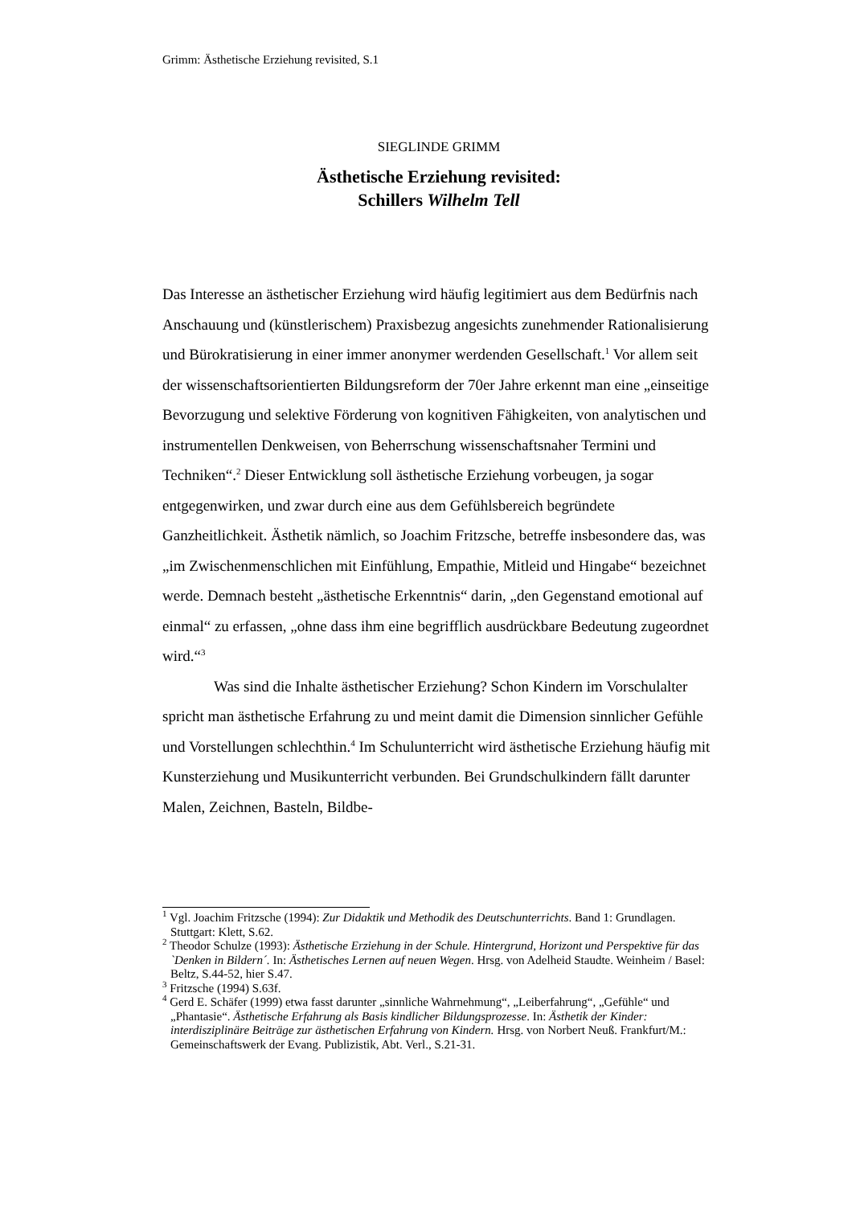Grimm: Ästhetische Erziehung revisited, S.1
SIEGLINDE GRIMM
Ästhetische Erziehung revisited:
Schillers Wilhelm Tell
Das Interesse an ästhetischer Erziehung wird häufig legitimiert aus dem Bedürfnis nach Anschauung und (künstlerischem) Praxisbezug angesichts zunehmender Rationalisierung und Bürokratisierung in einer immer anonymer werdenden Gesellschaft.<sup>1</sup> Vor allem seit der wissenschaftsorientierten Bildungsreform der 70er Jahre erkennt man eine „einseitige Bevorzugung und selektive Förderung von kognitiven Fähigkeiten, von analytischen und instrumentellen Denkweisen, von Beherrschung wissenschaftsnaher Termini und Techniken“.<sup>2</sup> Dieser Entwicklung soll ästhetische Erziehung vorbeugen, ja sogar entgegenwirken, und zwar durch eine aus dem Gefühlsbereich begründete Ganzheitlichkeit. Ästhetik nämlich, so Joachim Fritzsche, betreffe insbesondere das, was „im Zwischenmenschlichen mit Einfühlung, Empathie, Mitleid und Hingabe“ bezeichnet werde. Demnach besteht „ästhetische Erkenntnis“ darin, „den Gegenstand emotional auf einmal“ zu erfassen, „ohne dass ihm eine begrifflich ausdrückbare Bedeutung zugeordnet wird.“<sup>3</sup>
Was sind die Inhalte ästhetischer Erziehung? Schon Kindern im Vorschulalter spricht man ästhetische Erfahrung zu und meint damit die Dimension sinnlicher Gefühle und Vorstellungen schlechthin.<sup>4</sup> Im Schulunterricht wird ästhetische Erziehung häufig mit Kunsterziehung und Musikunterricht verbunden. Bei Grundschulkindern fällt darunter Malen, Zeichnen, Basteln, Bildbe-
<sup>1</sup> Vgl. Joachim Fritzsche (1994): Zur Didaktik und Methodik des Deutschunterrichts. Band 1: Grundlagen. Stuttgart: Klett, S.62.
<sup>2</sup> Theodor Schulze (1993): Ästhetische Erziehung in der Schule. Hintergrund, Horizont und Perspektive für das `Denken in Bildern´. In: Ästhetisches Lernen auf neuen Wegen. Hrsg. von Adelheid Staudte. Weinheim / Basel: Beltz, S.44-52, hier S.47.
<sup>3</sup> Fritzsche (1994) S.63f.
<sup>4</sup> Gerd E. Schäfer (1999) etwa fasst darunter „sinnliche Wahrnehmung“, „Leiberfahrung“, „Gefühle“ und „Phantasie“. Ästhetische Erfahrung als Basis kindlicher Bildungsprozesse. In: Ästhetik der Kinder: interdisziplinäre Beiträge zur ästhetischen Erfahrung von Kindern. Hrsg. von Norbert Neuß. Frankfurt/M.: Gemeinschaftswerk der Evang. Publizistik, Abt. Verl., S.21-31.